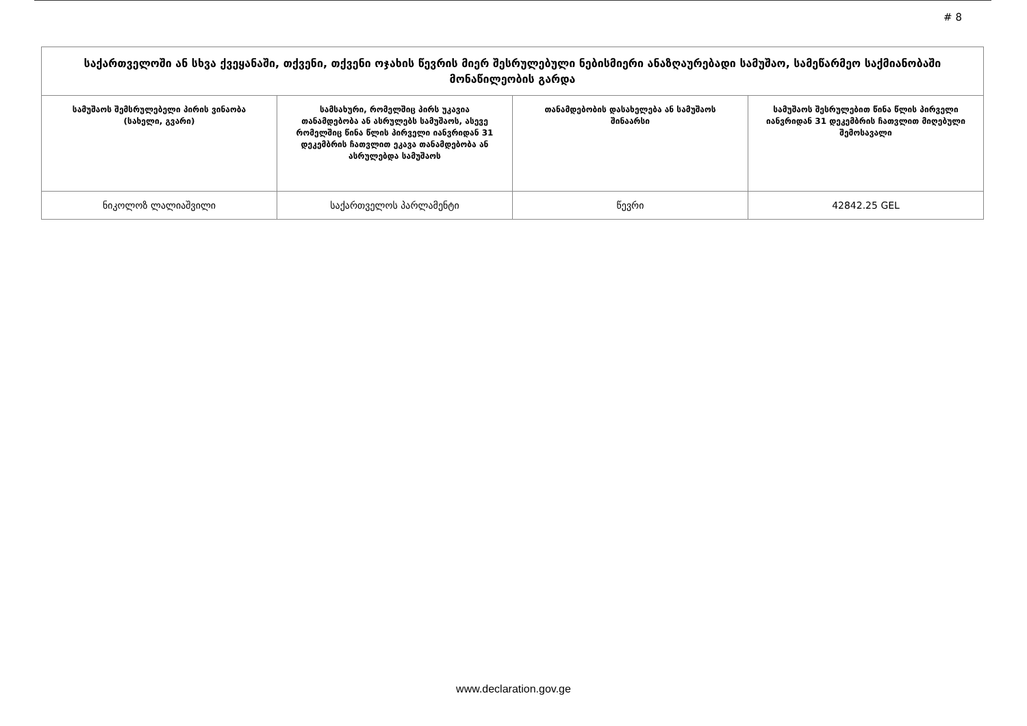# 8
| საქართველოში ან სხვა ქვეყანაში, თქვენი, თქვენი ოჯახის წევრის მიერ შესრულებული ნებისმიერი ანაზღაურებადი სამუშაო, სამეწარმეო საქმიანობაში მონაწილეობის გარდა | | | |
| --- | --- | --- | --- |
| სამუშაოს შემსრულებელი პირის ვინაობა (სახელი, გვარი) | სამსახური, რომელშიც პირს უკავია თანამდებობა ან ასრულებს სამუშაოს, ასევე რომელშიც წინა წლის პირველი იანვრიდან 31 დეკემბრის ჩათვლით ეკავა თანამდებობა ან ასრულებდა სამუშაოს | თანამდებობის დასახელება ან სამუშაოს შინაარსი | სამუშაოს შესრულებით წინა წლის პირველი იანვრიდან 31 დეკემბრის ჩათვლით მიღებული შემოსავალი |
| ნიკოლოზ ლალიაშვილი | საქართველოს პარლამენტი | წევრი | 42842.25 GEL |
www.declaration.gov.ge